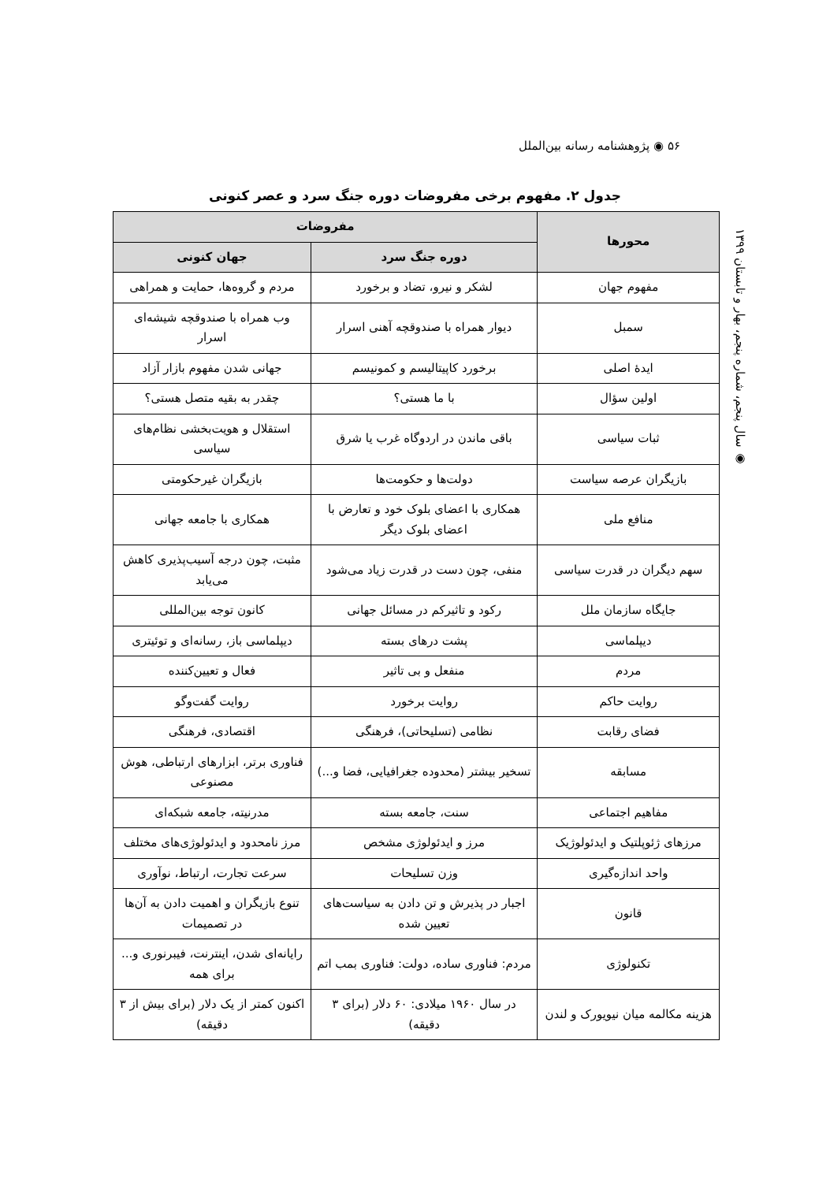۵۶ ◉ پژوهشنامه رسانه بین‌الملل
◉ سال پنجم، شماره پنجم، بهار و تابستان ۱۳۹۹
جدول ۲. مفهوم برخی مفروضات دوره جنگ سرد و عصر کنونی
| محورها | مفروضات | |
| --- | --- | --- |
| | دوره جنگ سرد | جهان کنونی |
| مفهوم جهان | لشکر و نیرو، تضاد و برخورد | مردم و گروه‌ها، حمایت و همراهی |
| سمبل | دیوار همراه با صندوقچه آهنی اسرار | وب همراه با صندوقچه شیشه‌ای اسرار |
| ایدهٔ اصلی | برخورد کاپیتالیسم و کمونیسم | جهانی شدن مفهوم بازار آزاد |
| اولین سؤال | با ما هستی؟ | چقدر به بقیه متصل هستی؟ |
| ثبات سیاسی | باقی ماندن در اردوگاه غرب یا شرق | استقلال و هویت‌بخشی نظام‌های سیاسی |
| بازیگران عرصه سیاست | دولت‌ها و حکومت‌ها | بازیگران غیرحکومتی |
| منافع ملی | همکاری با اعضای بلوک خود و تعارض با اعضای بلوک دیگر | همکاری با جامعه جهانی |
| سهم دیگران در قدرت سیاسی | منفی، چون دست در قدرت زیاد می‌شود | مثبت، چون درجه آسیب‌پذیری کاهش می‌یابد |
| جایگاه سازمان ملل | رکود و تاثیرکم در مسائل جهانی | کانون توجه بین‌المللی |
| دیپلماسی | پشت درهای بسته | دیپلماسی باز، رسانه‌ای و توئیتری |
| مردم | منفعل و بی تاثیر | فعال و تعیین‌کننده |
| روایت حاکم | روایت برخورد | روایت گفت‌وگو |
| فضای رقابت | نظامی (تسلیحاتی)، فرهنگی | اقتصادی، فرهنگی |
| مسابقه | تسخیر بیشتر (محدوده جغرافیایی، فضا و...) | فناوری برتر، ابزارهای ارتباطی، هوش مصنوعی |
| مفاهیم اجتماعی | سنت، جامعه بسته | مدرنیته، جامعه شبکه‌ای |
| مرزهای ژئوپلتیک و ایدئولوژیک | مرز و ایدئولوژی مشخص | مرز نامحدود و ایدئولوژی‌های مختلف |
| واحد اندازه‌گیری | وزن تسلیحات | سرعت تجارت، ارتباط، نوآوری |
| قانون | اجبار در پذیرش و تن دادن به سیاست‌های تعیین شده | تنوع بازیگران و اهمیت دادن به آن‌ها در تصمیمات |
| تکنولوژی | مردم: فناوری ساده، دولت: فناوری بمب اتم | رایانه‌ای شدن، اینترنت، فیبرنوری و... برای همه |
| هزینه مکالمه میان نیویورک و لندن | در سال ۱۹۶۰ میلادی: ۶۰ دلار (برای ۳ دقیقه) | اکنون کمتر از یک دلار (برای بیش از ۳ دقیقه) |